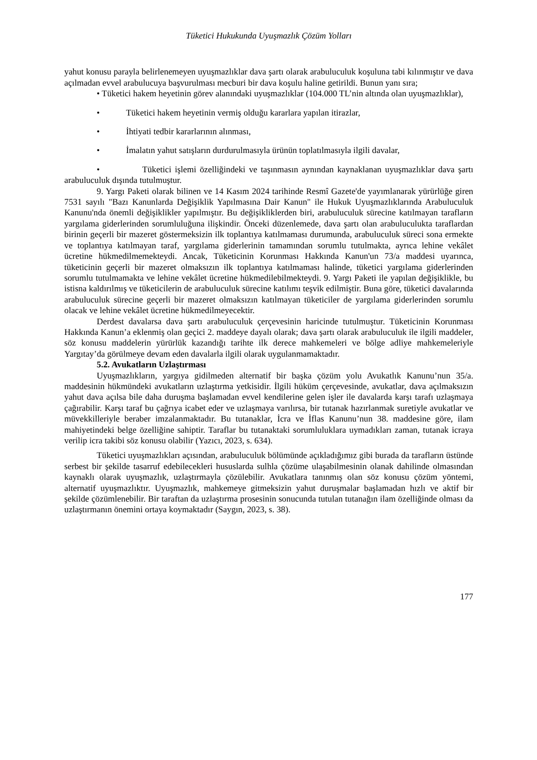Tüketici Hukukunda Uyuşmazlık Çözüm Yolları
yahut konusu parayla belirlenemeyen uyuşmazlıklar dava şartı olarak arabuluculuk koşuluna tabi kılınmıştır ve dava açılmadan evvel arabulucuya başvurulması mecburi bir dava koşulu haline getirildi. Bunun yanı sıra;
• Tüketici hakem heyetinin görev alanındaki uyuşmazlıklar (104.000 TL’nin altında olan uyuşmazlıklar),
• Tüketici hakem heyetinin vermiş olduğu kararlara yapılan itirazlar,
• İhtiyati tedbir kararlarının alınması,
• İmalatın yahut satışların durdurulmasıyla ürünün toplatılmasıyla ilgili davalar,
• Tüketici işlemi özelliğindeki ve taşınmasın aynından kaynaklanan uyuşmazlıklar dava şartı arabuluculuk dışında tutulmuştur.
9. Yargı Paketi olarak bilinen ve 14 Kasım 2024 tarihinde Resmî Gazete'de yayımlanarak yürürlüğe giren 7531 sayılı "Bazı Kanunlarda Değişiklik Yapılmasına Dair Kanun" ile Hukuk Uyuşmazlıklarında Arabuluculuk Kanunu'nda önemli değişiklikler yapılmıştır. Bu değişikliklerden biri, arabuluculuk sürecine katılmayan tarafların yargılama giderlerinden sorumluluğuna ilişkindir. Önceki düzenlemede, dava şartı olan arabuluculukta taraflardan birinin geçerli bir mazeret göstermeksizin ilk toplantıya katılmaması durumunda, arabuluculuk süreci sona ermekte ve toplantıya katılmayan taraf, yargılama giderlerinin tamamından sorumlu tutulmakta, ayrıca lehine vekâlet ücretine hükmedilmemekteydi. Ancak, Tüketicinin Korunması Hakkında Kanun'un 73/a maddesi uyarınca, tüketicinin geçerli bir mazeret olmaksızın ilk toplantıya katılmaması halinde, tüketici yargılama giderlerinden sorumlu tutulmamakta ve lehine vekâlet ücretine hükmedilebilmekteydi. 9. Yargı Paketi ile yapılan değişiklikle, bu istisna kaldırılmış ve tüketicilerin de arabuluculuk sürecine katılımı teşvik edilmiştir. Buna göre, tüketici davalarında arabuluculuk sürecine geçerli bir mazeret olmaksızın katılmayan tüketiciler de yargılama giderlerinden sorumlu olacak ve lehine vekâlet ücretine hükmedilmeyecektir.
Derdest davalarsa dava şartı arabuluculuk çerçevesinin haricinde tutulmuştur. Tüketicinin Korunması Hakkında Kanun’a eklenmiş olan geçici 2. maddeye dayalı olarak; dava şartı olarak arabuluculuk ile ilgili maddeler, söz konusu maddelerin yürürlük kazandığı tarihte ilk derece mahkemeleri ve bölge adliye mahkemeleriyle Yargıtay’da görülmeye devam eden davalarla ilgili olarak uygulanmamaktadır.
5.2. Avukatların Uzlaştırması
Uyuşmazlıkların, yargıya gidilmeden alternatif bir başka çözüm yolu Avukatlık Kanunu’nun 35/a. maddesinin hükmündeki avukatların uzlaştırma yetkisidir. İlgili hüküm çerçevesinde, avukatlar, dava açılmaksızın yahut dava açılsa bile daha duruşma başlamadan evvel kendilerine gelen işler ile davalarda karşı tarafı uzlaşmaya çağırabilir. Karşı taraf bu çağrıya icabet eder ve uzlaşmaya varılırsa, bir tutanak hazırlanmak suretiyle avukatlar ve müvekkilleriyle beraber imzalanmaktadır. Bu tutanaklar, İcra ve İflas Kanunu’nun 38. maddesine göre, ilam mahiyetindeki belge özelliğine sahiptir. Taraflar bu tutanaktaki sorumluluklara uymadıkları zaman, tutanak icraya verilip icra takibi söz konusu olabilir (Yazıcı, 2023, s. 634).
Tüketici uyuşmazlıkları açısından, arabuluculuk bölümünde açıkladığımız gibi burada da tarafların üstünde serbest bir şekilde tasarruf edebilecekleri hususlarda sulhla çözüme ulaşabilmesinin olanak dahilinde olmasından kaynaklı olarak uyuşmazlık, uzlaştırmayla çözülebilir. Avukatlara tanınmış olan söz konusu çözüm yöntemi, alternatif uyuşmazlıktır. Uyuşmazlık, mahkemeye gitmeksizin yahut duruşmalar başlamadan hızlı ve aktif bir şekilde çözümlenebilir. Bir taraftan da uzlaştırma prosesinin sonucunda tutulan tutanağın ilam özelliğinde olması da uzlaştırmanın önemini ortaya koymaktadır (Saygın, 2023, s. 38).
177